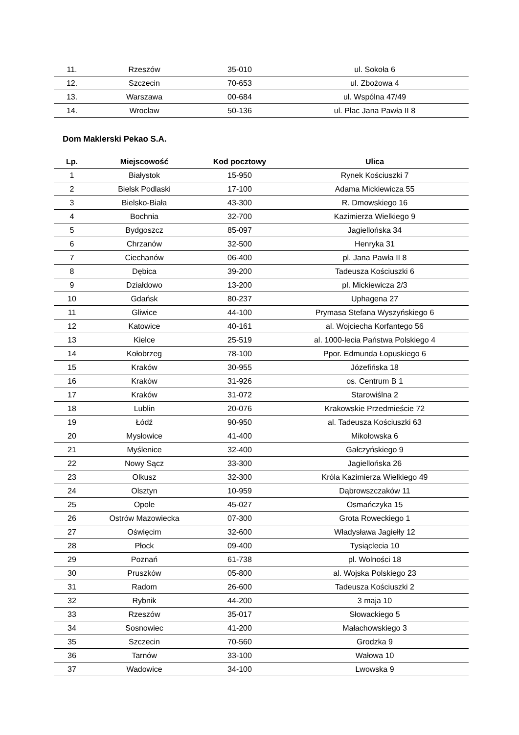| 11. | Rzeszów | 35-010 | ul. Sokoła 6 |
| 12. | Szczecin | 70-653 | ul. Zbożowa 4 |
| 13. | Warszawa | 00-684 | ul. Wspólna 47/49 |
| 14. | Wrocław | 50-136 | ul. Plac Jana Pawła II 8 |
Dom Maklerski Pekao S.A.
| Lp. | Miejscowość | Kod pocztowy | Ulica |
| --- | --- | --- | --- |
| 1 | Białystok | 15-950 | Rynek Kościuszki 7 |
| 2 | Bielsk Podlaski | 17-100 | Adama Mickiewicza 55 |
| 3 | Bielsko-Biała | 43-300 | R. Dmowskiego 16 |
| 4 | Bochnia | 32-700 | Kazimierza Wielkiego 9 |
| 5 | Bydgoszcz | 85-097 | Jagiellońska 34 |
| 6 | Chrzanów | 32-500 | Henryka 31 |
| 7 | Ciechanów | 06-400 | pl. Jana Pawła II 8 |
| 8 | Dębica | 39-200 | Tadeusza Kościuszki 6 |
| 9 | Działdowo | 13-200 | pl. Mickiewicza 2/3 |
| 10 | Gdańsk | 80-237 | Uphagena 27 |
| 11 | Gliwice | 44-100 | Prymasa Stefana Wyszyńskiego 6 |
| 12 | Katowice | 40-161 | al. Wojciecha Korfantego 56 |
| 13 | Kielce | 25-519 | al. 1000-lecia Państwa Polskiego 4 |
| 14 | Kołobrzeg | 78-100 | Ppor. Edmunda Łopuskiego 6 |
| 15 | Kraków | 30-955 | Józefińska 18 |
| 16 | Kraków | 31-926 | os. Centrum B 1 |
| 17 | Kraków | 31-072 | Starowiślna 2 |
| 18 | Lublin | 20-076 | Krakowskie Przedmieście 72 |
| 19 | Łódź | 90-950 | al. Tadeusza Kościuszki 63 |
| 20 | Mysłowice | 41-400 | Mikołowska 6 |
| 21 | Myślenice | 32-400 | Gałczyńskiego 9 |
| 22 | Nowy Sącz | 33-300 | Jagiellońska 26 |
| 23 | Olkusz | 32-300 | Króla Kazimierza Wielkiego 49 |
| 24 | Olsztyn | 10-959 | Dąbrowszczaków 11 |
| 25 | Opole | 45-027 | Osmańczyka 15 |
| 26 | Ostrów Mazowiecka | 07-300 | Grota Roweckiego 1 |
| 27 | Oświęcim | 32-600 | Władysława Jagiełły 12 |
| 28 | Płock | 09-400 | Tysiąclecia 10 |
| 29 | Poznań | 61-738 | pl. Wolności 18 |
| 30 | Pruszków | 05-800 | al. Wojska Polskiego 23 |
| 31 | Radom | 26-600 | Tadeusza Kościuszki 2 |
| 32 | Rybnik | 44-200 | 3 maja 10 |
| 33 | Rzeszów | 35-017 | Słowackiego 5 |
| 34 | Sosnowiec | 41-200 | Małachowskiego 3 |
| 35 | Szczecin | 70-560 | Grodzka 9 |
| 36 | Tarnów | 33-100 | Wałowa 10 |
| 37 | Wadowice | 34-100 | Lwowska 9 |